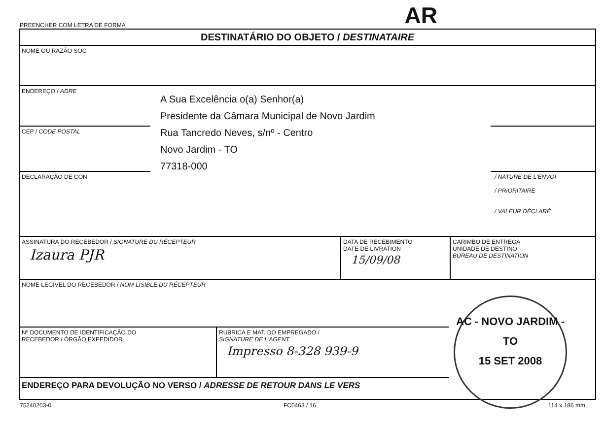PREENCHER COM LETRA DE FORMA AR
DESTINATÁRIO DO OBJETO / DESTINATAIRE
NOME OU RAZÃO SOC
ENDEREÇO / ADRE
CEP / CODE POSTAL
DECLARAÇÃO DE CON / NATURE DE L'ENVOI
/ PRIORITAIRE
/ VALEUR DÉCLARÉ
ASSINATURA DO RECEBEDOR / SIGNATURE DU RÉCEPTEUR
Izaura PJR
DATA DE RECEBIMENTO
DATE DE LIVRATION
15/09/08
CARIMBO DE ENTREGA
UNIDADE DE DESTINO
BUREAU DE DESTINATION
NOME LEGÍVEL DO RECEBEDOR / NOM LISIBLE DU RÉCEPTEUR
Nº DOCUMENTO DE IDENTIFICAÇÃO DO
RECEBEDOR / ÓRGÃO EXPEDIDOR
RUBRICA E MAT. DO EMPREGADO /
SIGNATURE DE L'AGENT
Impresso 8-328 939-9
ENDEREÇO PARA DEVOLUÇÃO NO VERSO / ADRESSE DE RETOUR DANS LE VERS
AC - NOVO JARDIM - TO
15 SET 2008
A Sua Excelência o(a) Senhor(a)
Presidente da Câmara Municipal de Novo Jardim
Rua Tancredo Neves, s/nº - Centro
Novo Jardim - TO
77318-000
75240203-0 FC0463 / 16 114 x 186 mm